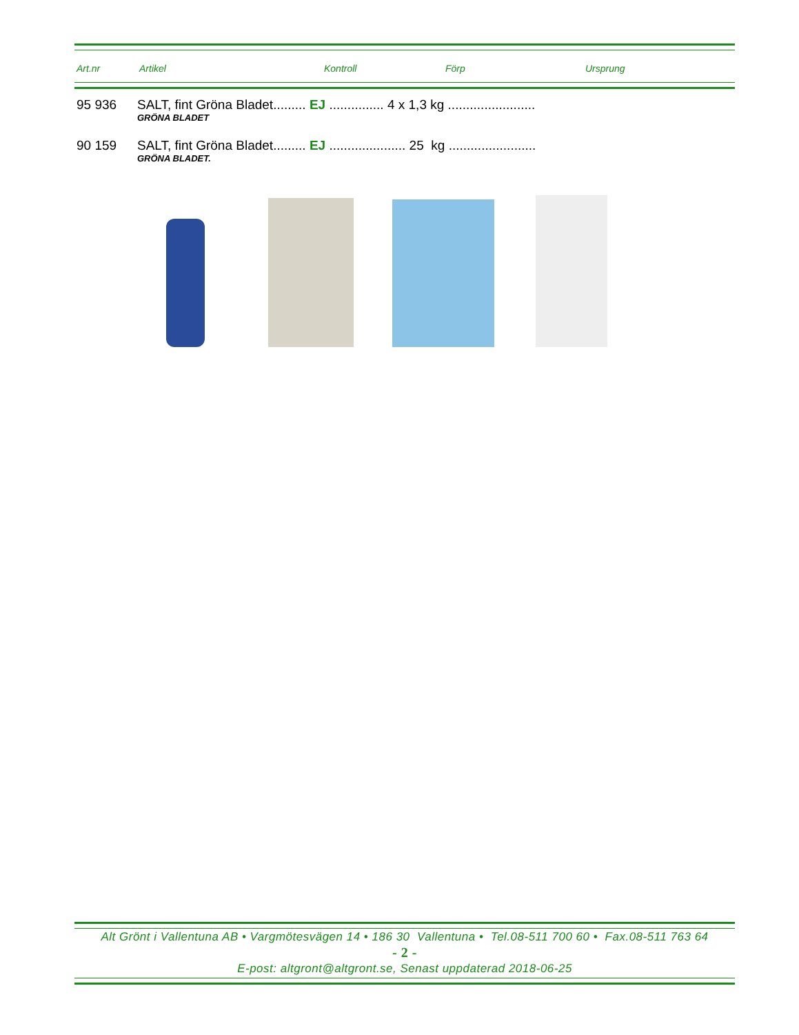Art.nr Artikel Kontroll Förp Ursprung
95 936 SALT, fint Gröna Bladet......... EJ ............... 4 x 1,3 kg ........................
GRÖNA BLADET
90 159 SALT, fint Gröna Bladet......... EJ ..................... 25 kg ........................
GRÖNA BLADET.
Alt Grönt i Vallentuna AB • Vargmötesvägen 14 • 186 30 Vallentuna • Tel.08-511 700 60 • Fax.08-511 763 64
- 2 -
E-post: altgront@altgront.se, Senast uppdaterad 2018-06-25